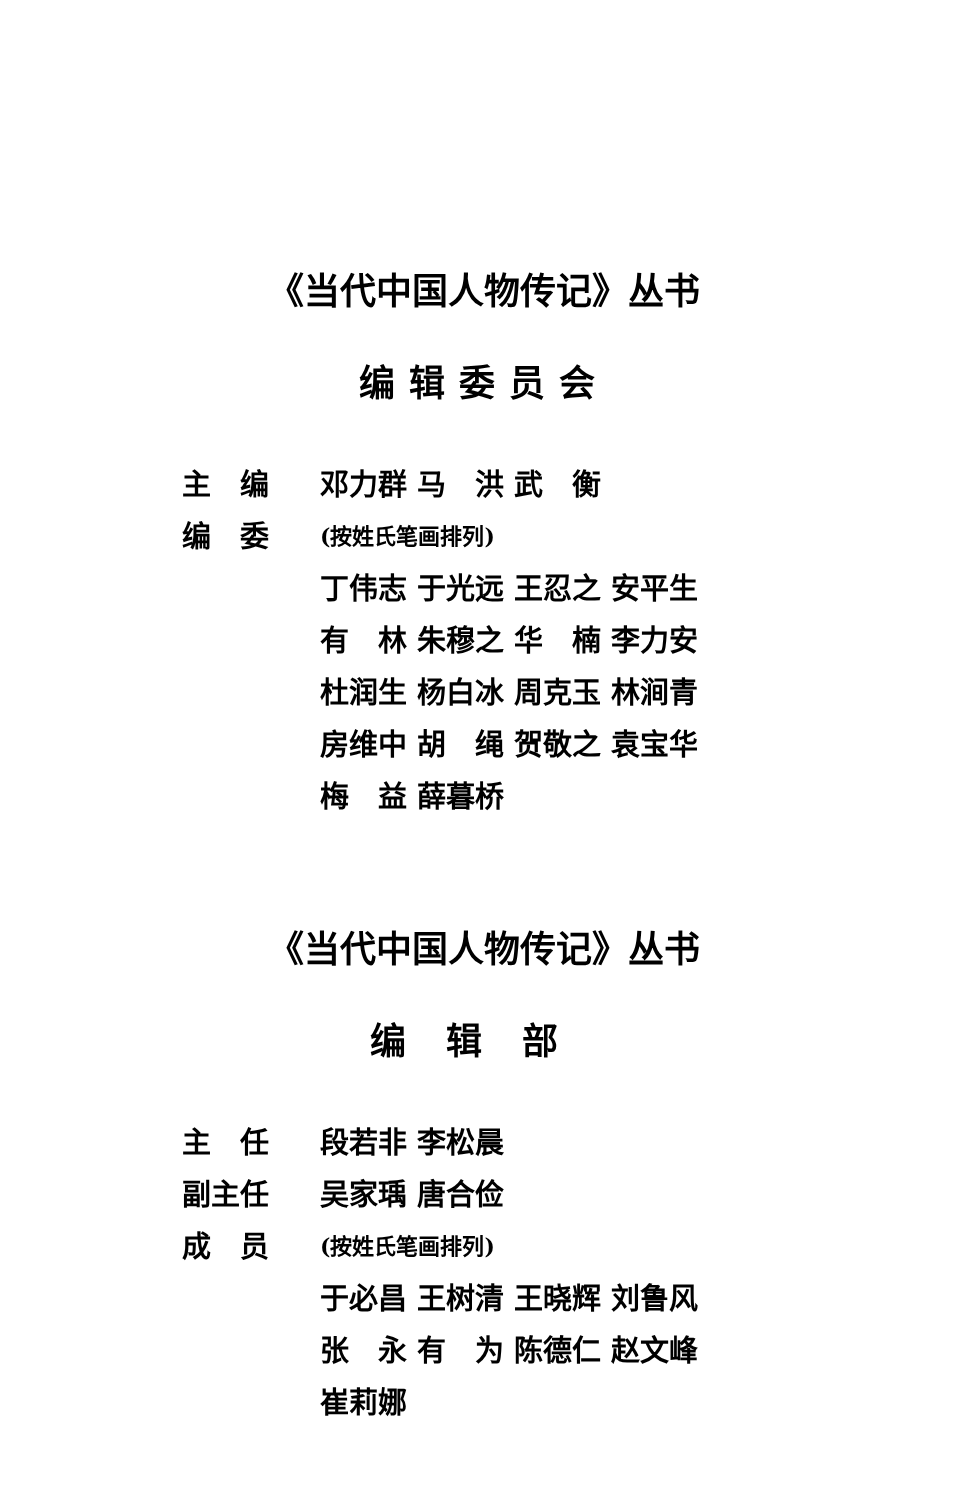《当代中国人物传记》丛书
编辑委员会
主　编 邓力群 马　洪 武　衡
编　委 (按姓氏笔画排列)
丁伟志 于光远 王忍之 安平生
有　林 朱穆之 华　楠 李力安
杜润生 杨白冰 周克玉 林涧青
房维中 胡　绳 贺敬之 袁宝华
梅　益 薛暮桥
《当代中国人物传记》丛书
编辑部
主　任 段若非 李松晨
副主任 吴家瑀 唐合俭
成　员 (按姓氏笔画排列)
于必昌 王树清 王晓辉 刘鲁风
张　永 有　为 陈德仁 赵文峰
崔莉娜